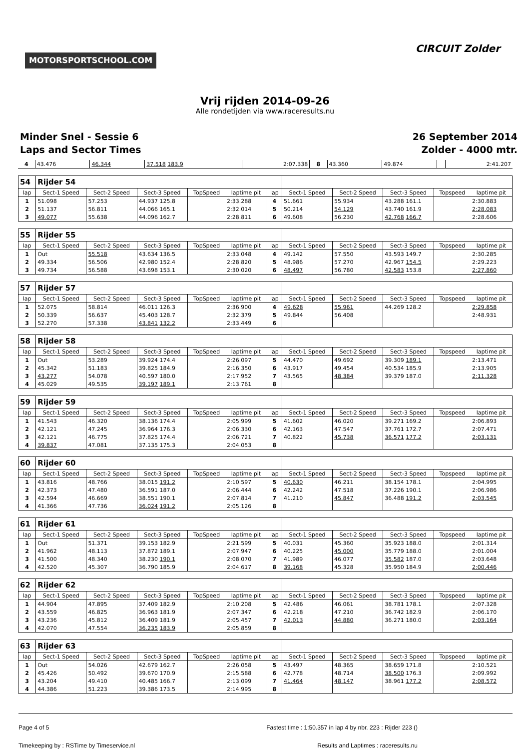MOTORSPORTSCHOOL.COM
CIRCUIT Zolder
Vrij rijden 2014-09-26
Alle rondetijden via www.raceresults.nu
Minder Snel - Sessie 6
Laps and Sector Times
26 September 2014
Zolder - 4000 mtr.
| 4 | 43.476 | 46.344 | 37.518 183.9 | 2:07.338 | 8 | 43.360 | 49.874 | | 2:41.207 |
| 54 | Rijder 54 | | | | | | | | | | |
| lap | Sect-1 Speed | Sect-2 Speed | Sect-3 Speed | TopSpeed | laptime pit | lap | Sect-1 Speed | Sect-2 Speed | Sect-3 Speed | Topspeed | laptime pit |
| 1 | 51.098 | 57.253 | 44.937 125.8 | | 2:33.288 | 4 | 51.661 | 55.934 | 43.288 161.1 | | 2:30.883 |
| 2 | 51.137 | 56.811 | 44.066 165.1 | | 2:32.014 | 5 | 50.214 | 54.129 | 43.740 161.9 | | 2:28.083 |
| 3 | 49.077 | 55.638 | 44.096 162.7 | | 2:28.811 | 6 | 49.608 | 56.230 | 42.768 166.7 | | 2:28.606 |
| 55 | Rijder 55 | | | | | | | | | | |
| lap | Sect-1 Speed | Sect-2 Speed | Sect-3 Speed | TopSpeed | laptime pit | lap | Sect-1 Speed | Sect-2 Speed | Sect-3 Speed | Topspeed | laptime pit |
| 1 | Out | 55.518 | 43.634 136.5 | | 2:33.048 | 4 | 49.142 | 57.550 | 43.593 149.7 | | 2:30.285 |
| 2 | 49.334 | 56.506 | 42.980 152.4 | | 2:28.820 | 5 | 48.986 | 57.270 | 42.967 154.5 | | 2:29.223 |
| 3 | 49.734 | 56.588 | 43.698 153.1 | | 2:30.020 | 6 | 48.497 | 56.780 | 42.583 153.8 | | 2:27.860 |
| 57 | Rijder 57 | | | | | | | | | | |
| lap | Sect-1 Speed | Sect-2 Speed | Sect-3 Speed | TopSpeed | laptime pit | lap | Sect-1 Speed | Sect-2 Speed | Sect-3 Speed | Topspeed | laptime pit |
| 1 | 52.075 | 58.814 | 46.011 126.3 | | 2:36.900 | 4 | 49.628 | 55.961 | 44.269 128.2 | | 2:29.858 |
| 2 | 50.339 | 56.637 | 45.403 128.7 | | 2:32.379 | 5 | 49.844 | 56.408 | | | 2:48.931 |
| 3 | 52.270 | 57.338 | 43.841 132.2 | | 2:33.449 | 6 | | | | | |
| 58 | Rijder 58 | | | | | | | | | | |
| lap | Sect-1 Speed | Sect-2 Speed | Sect-3 Speed | TopSpeed | laptime pit | lap | Sect-1 Speed | Sect-2 Speed | Sect-3 Speed | Topspeed | laptime pit |
| 1 | Out | 53.289 | 39.924 174.4 | | 2:26.097 | 5 | 44.470 | 49.692 | 39.309 189.1 | | 2:13.471 |
| 2 | 45.342 | 51.183 | 39.825 184.9 | | 2:16.350 | 6 | 43.917 | 49.454 | 40.534 185.9 | | 2:13.905 |
| 3 | 43.277 | 54.078 | 40.597 180.0 | | 2:17.952 | 7 | 43.565 | 48.384 | 39.379 187.0 | | 2:11.328 |
| 4 | 45.029 | 49.535 | 39.197 189.1 | | 2:13.761 | 8 | | | | | |
| 59 | Rijder 59 | | | | | | | | | | |
| lap | Sect-1 Speed | Sect-2 Speed | Sect-3 Speed | TopSpeed | laptime pit | lap | Sect-1 Speed | Sect-2 Speed | Sect-3 Speed | Topspeed | laptime pit |
| 1 | 41.543 | 46.320 | 38.136 174.4 | | 2:05.999 | 5 | 41.602 | 46.020 | 39.271 169.2 | | 2:06.893 |
| 2 | 42.121 | 47.245 | 36.964 176.3 | | 2:06.330 | 6 | 42.163 | 47.547 | 37.761 172.7 | | 2:07.471 |
| 3 | 42.121 | 46.775 | 37.825 174.4 | | 2:06.721 | 7 | 40.822 | 45.738 | 36.571 177.2 | | 2:03.131 |
| 4 | 39.837 | 47.081 | 37.135 175.3 | | 2:04.053 | 8 | | | | | |
| 60 | Rijder 60 | | | | | | | | | | |
| lap | Sect-1 Speed | Sect-2 Speed | Sect-3 Speed | TopSpeed | laptime pit | lap | Sect-1 Speed | Sect-2 Speed | Sect-3 Speed | Topspeed | laptime pit |
| 1 | 43.816 | 48.766 | 38.015 191.2 | | 2:10.597 | 5 | 40.630 | 46.211 | 38.154 178.1 | | 2:04.995 |
| 2 | 42.373 | 47.480 | 36.591 187.0 | | 2:06.444 | 6 | 42.242 | 47.518 | 37.226 190.1 | | 2:06.986 |
| 3 | 42.594 | 46.669 | 38.551 190.1 | | 2:07.814 | 7 | 41.210 | 45.847 | 36.488 191.2 | | 2:03.545 |
| 4 | 41.366 | 47.736 | 36.024 191.2 | | 2:05.126 | 8 | | | | | |
| 61 | Rijder 61 | | | | | | | | | | |
| lap | Sect-1 Speed | Sect-2 Speed | Sect-3 Speed | TopSpeed | laptime pit | lap | Sect-1 Speed | Sect-2 Speed | Sect-3 Speed | Topspeed | laptime pit |
| 1 | Out | 51.371 | 39.153 182.9 | | 2:21.599 | 5 | 40.031 | 45.360 | 35.923 188.0 | | 2:01.314 |
| 2 | 41.962 | 48.113 | 37.872 189.1 | | 2:07.947 | 6 | 40.225 | 45.000 | 35.779 188.0 | | 2:01.004 |
| 3 | 41.500 | 48.340 | 38.230 190.1 | | 2:08.070 | 7 | 41.989 | 46.077 | 35.582 187.0 | | 2:03.648 |
| 4 | 42.520 | 45.307 | 36.790 185.9 | | 2:04.617 | 8 | 39.168 | 45.328 | 35.950 184.9 | | 2:00.446 |
| 62 | Rijder 62 | | | | | | | | | | |
| lap | Sect-1 Speed | Sect-2 Speed | Sect-3 Speed | TopSpeed | laptime pit | lap | Sect-1 Speed | Sect-2 Speed | Sect-3 Speed | Topspeed | laptime pit |
| 1 | 44.904 | 47.895 | 37.409 182.9 | | 2:10.208 | 5 | 42.486 | 46.061 | 38.781 178.1 | | 2:07.328 |
| 2 | 43.559 | 46.825 | 36.963 181.9 | | 2:07.347 | 6 | 42.218 | 47.210 | 36.742 182.9 | | 2:06.170 |
| 3 | 43.236 | 45.812 | 36.409 181.9 | | 2:05.457 | 7 | 42.013 | 44.880 | 36.271 180.0 | | 2:03.164 |
| 4 | 42.070 | 47.554 | 36.235 183.9 | | 2:05.859 | 8 | | | | | |
| 63 | Rijder 63 | | | | | | | | | | |
| lap | Sect-1 Speed | Sect-2 Speed | Sect-3 Speed | TopSpeed | laptime pit | lap | Sect-1 Speed | Sect-2 Speed | Sect-3 Speed | Topspeed | laptime pit |
| 1 | Out | 54.026 | 42.679 162.7 | | 2:26.058 | 5 | 43.497 | 48.365 | 38.659 171.8 | | 2:10.521 |
| 2 | 45.426 | 50.492 | 39.670 170.9 | | 2:15.588 | 6 | 42.778 | 48.714 | 38.500 176.3 | | 2:09.992 |
| 3 | 43.204 | 49.410 | 40.485 166.7 | | 2:13.099 | 7 | 41.464 | 48.147 | 38.961 177.2 | | 2:08.572 |
| 4 | 44.386 | 51.223 | 39.386 173.5 | | 2:14.995 | 8 | | | | | |
Page 4 of 5 Fastest time : 1:50.357 in lap 4 by nbr. 223 : Rijder 223 ()
Timekeeping by : RSTime by Timeservice.nl Results and Laptimes : raceresults.nu